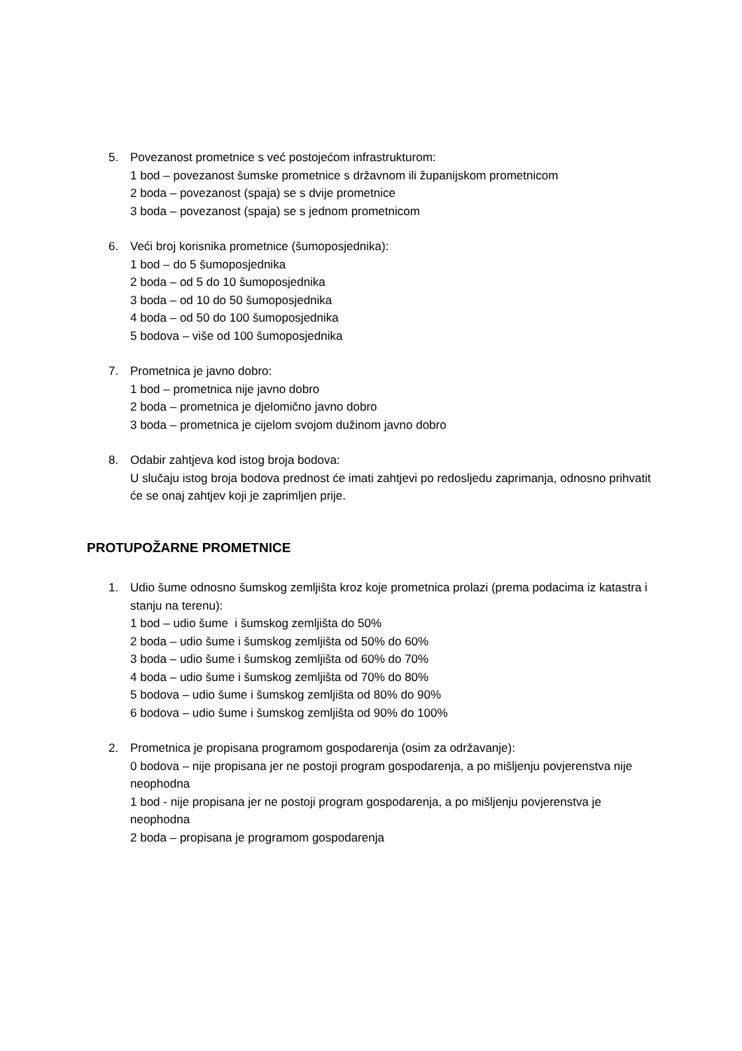5. Povezanost prometnice s već postojećom infrastrukturom:
1 bod – povezanost šumske prometnice s državnom ili županijskom prometnicom
2 boda – povezanost (spaja) se s dvije prometnice
3 boda – povezanost (spaja) se s jednom prometnicom
6. Veći broj korisnika prometnice (šumoposjednika):
1 bod – do 5 šumoposjednika
2 boda – od 5 do 10 šumoposjednika
3 boda – od 10 do 50 šumoposjednika
4 boda – od 50 do 100 šumoposjednika
5 bodova – više od 100 šumoposjednika
7. Prometnica je javno dobro:
1 bod – prometnica nije javno dobro
2 boda – prometnica je djelomično javno dobro
3 boda – prometnica je cijelom svojom dužinom javno dobro
8. Odabir zahtjeva kod istog broja bodova:
U slučaju istog broja bodova prednost će imati zahtjevi po redosljedu zaprimanja, odnosno prihvatit će se onaj zahtjev koji je zaprimljen prije.
PROTUPOŽARNE PROMETNICE
1. Udio šume odnosno šumskog zemljišta kroz koje prometnica prolazi (prema podacima iz katastra i stanju na terenu):
1 bod – udio šume i šumskog zemljišta do 50%
2 boda – udio šume i šumskog zemljišta od 50% do 60%
3 boda – udio šume i šumskog zemljišta od 60% do 70%
4 boda – udio šume i šumskog zemljišta od 70% do 80%
5 bodova – udio šume i šumskog zemljišta od 80% do 90%
6 bodova – udio šume i šumskog zemljišta od 90% do 100%
2. Prometnica je propisana programom gospodarenja (osim za održavanje):
0 bodova – nije propisana jer ne postoji program gospodarenja, a po mišljenju povjerenstva nije neophodna
1 bod - nije propisana jer ne postoji program gospodarenja, a po mišljenju povjerenstva je neophodna
2 boda – propisana je programom gospodarenja